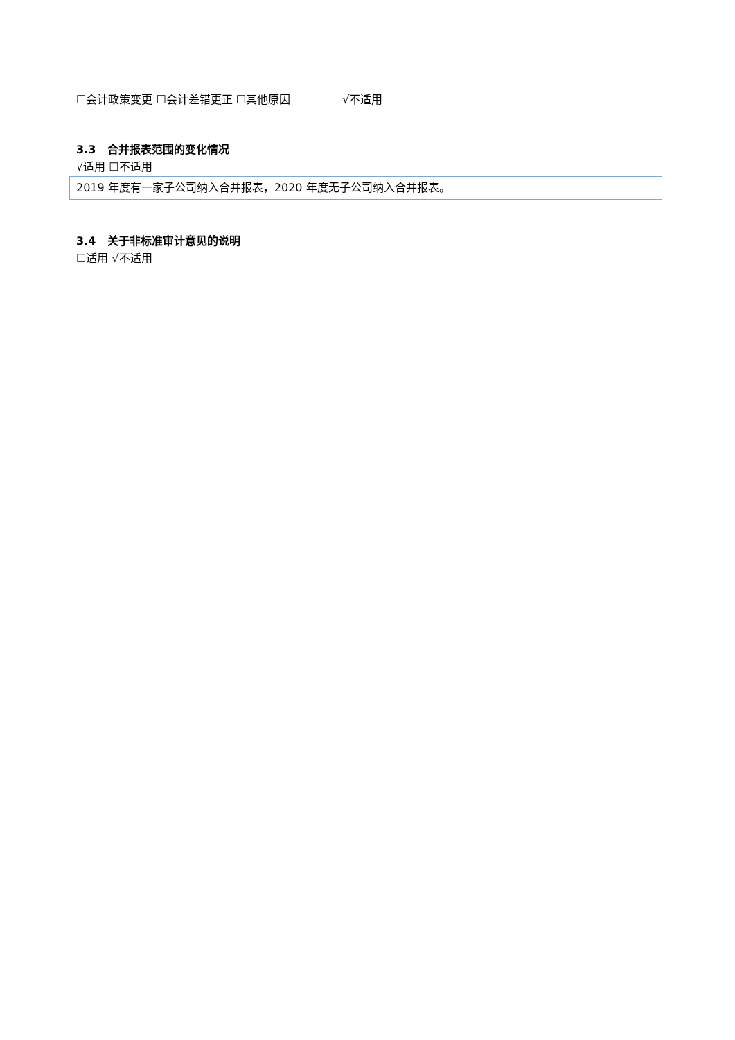☐会计政策变更 ☐会计差错更正 ☐其他原因 √不适用
3.3 合并报表范围的变化情况
√适用 ☐不适用
2019 年度有一家子公司纳入合并报表，2020 年度无子公司纳入合并报表。
3.4 关于非标准审计意见的说明
☐适用 √不适用